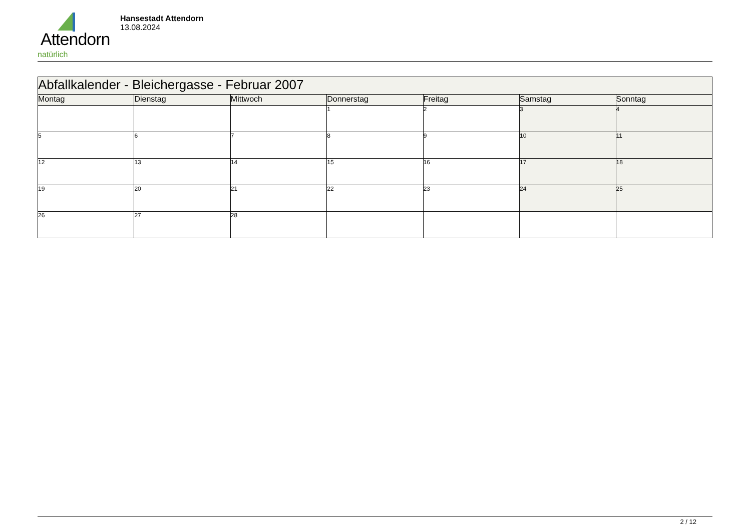Attendorn
natürlich
Hansestadt Attendorn
13.08.2024
| Abfallkalender - Bleichergasse - Februar 2007 | | | | | | |
| --- | --- | --- | --- | --- | --- | --- |
| Montag | Dienstag | Mittwoch | Donnerstag | Freitag | Samstag | Sonntag |
| | | | 1 | 2 | 3 | 4 |
| 5 | 6 | 7 | 8 | 9 | 10 | 11 |
| 12 | 13 | 14 | 15 | 16 | 17 | 18 |
| 19 | 20 | 21 | 22 | 23 | 24 | 25 |
| 26 | 27 | 28 | | | | |
2 / 12